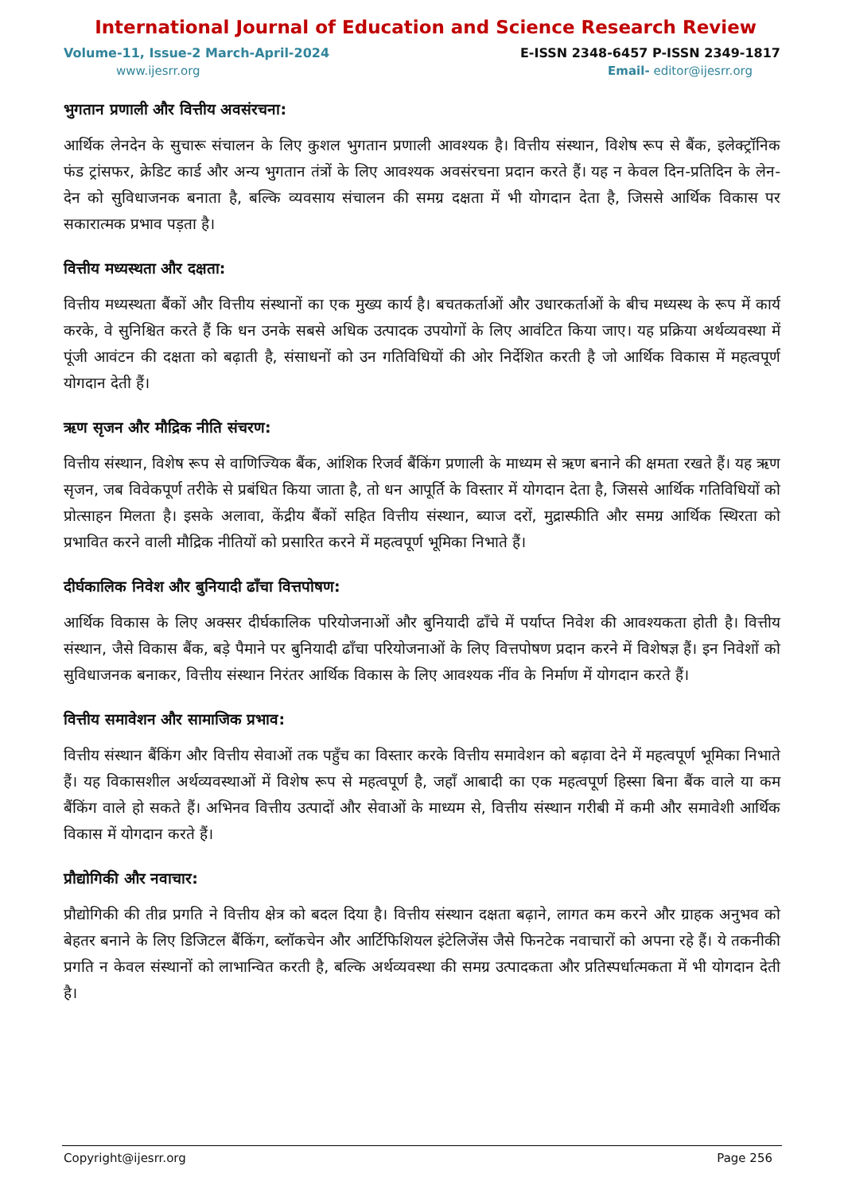International Journal of Education and Science Research Review
Volume-11, Issue-2 March-April-2024 E-ISSN 2348-6457 P-ISSN 2349-1817
www.ijesrr.org Email- editor@ijesrr.org
भुगतान प्रणाली और वित्तीय अवसंरचना:
आर्थिक लेनदेन के सुचारू संचालन के लिए कुशल भुगतान प्रणाली आवश्यक है। वित्तीय संस्थान, विशेष रूप से बैंक, इलेक्ट्रॉनिक फंड ट्रांसफर, क्रेडिट कार्ड और अन्य भुगतान तंत्रों के लिए आवश्यक अवसंरचना प्रदान करते हैं। यह न केवल दिन-प्रतिदिन के लेन-देन को सुविधाजनक बनाता है, बल्कि व्यवसाय संचालन की समग्र दक्षता में भी योगदान देता है, जिससे आर्थिक विकास पर सकारात्मक प्रभाव पड़ता है।
वित्तीय मध्यस्थता और दक्षता:
वित्तीय मध्यस्थता बैंकों और वित्तीय संस्थानों का एक मुख्य कार्य है। बचतकर्ताओं और उधारकर्ताओं के बीच मध्यस्थ के रूप में कार्य करके, वे सुनिश्चित करते हैं कि धन उनके सबसे अधिक उत्पादक उपयोगों के लिए आवंटित किया जाए। यह प्रक्रिया अर्थव्यवस्था में पूंजी आवंटन की दक्षता को बढ़ाती है, संसाधनों को उन गतिविधियों की ओर निर्देशित करती है जो आर्थिक विकास में महत्वपूर्ण योगदान देती हैं।
ऋण सृजन और मौद्रिक नीति संचरण:
वित्तीय संस्थान, विशेष रूप से वाणिज्यिक बैंक, आंशिक रिजर्व बैंकिंग प्रणाली के माध्यम से ऋण बनाने की क्षमता रखते हैं। यह ऋण सृजन, जब विवेकपूर्ण तरीके से प्रबंधित किया जाता है, तो धन आपूर्ति के विस्तार में योगदान देता है, जिससे आर्थिक गतिविधियों को प्रोत्साहन मिलता है। इसके अलावा, केंद्रीय बैंकों सहित वित्तीय संस्थान, ब्याज दरों, मुद्रास्फीति और समग्र आर्थिक स्थिरता को प्रभावित करने वाली मौद्रिक नीतियों को प्रसारित करने में महत्वपूर्ण भूमिका निभाते हैं।
दीर्घकालिक निवेश और बुनियादी ढाँचा वित्तपोषण:
आर्थिक विकास के लिए अक्सर दीर्घकालिक परियोजनाओं और बुनियादी ढाँचे में पर्याप्त निवेश की आवश्यकता होती है। वित्तीय संस्थान, जैसे विकास बैंक, बड़े पैमाने पर बुनियादी ढाँचा परियोजनाओं के लिए वित्तपोषण प्रदान करने में विशेषज्ञ हैं। इन निवेशों को सुविधाजनक बनाकर, वित्तीय संस्थान निरंतर आर्थिक विकास के लिए आवश्यक नींव के निर्माण में योगदान करते हैं।
वित्तीय समावेशन और सामाजिक प्रभाव:
वित्तीय संस्थान बैंकिंग और वित्तीय सेवाओं तक पहुँच का विस्तार करके वित्तीय समावेशन को बढ़ावा देने में महत्वपूर्ण भूमिका निभाते हैं। यह विकासशील अर्थव्यवस्थाओं में विशेष रूप से महत्वपूर्ण है, जहाँ आबादी का एक महत्वपूर्ण हिस्सा बिना बैंक वाले या कम बैंकिंग वाले हो सकते हैं। अभिनव वित्तीय उत्पादों और सेवाओं के माध्यम से, वित्तीय संस्थान गरीबी में कमी और समावेशी आर्थिक विकास में योगदान करते हैं।
प्रौद्योगिकी और नवाचार:
प्रौद्योगिकी की तीव्र प्रगति ने वित्तीय क्षेत्र को बदल दिया है। वित्तीय संस्थान दक्षता बढ़ाने, लागत कम करने और ग्राहक अनुभव को बेहतर बनाने के लिए डिजिटल बैंकिंग, ब्लॉकचेन और आर्टिफिशियल इंटेलिजेंस जैसे फिनटेक नवाचारों को अपना रहे हैं। ये तकनीकी प्रगति न केवल संस्थानों को लाभान्वित करती है, बल्कि अर्थव्यवस्था की समग्र उत्पादकता और प्रतिस्पर्धात्मकता में भी योगदान देती है।
Copyright@ijesrr.org Page 256